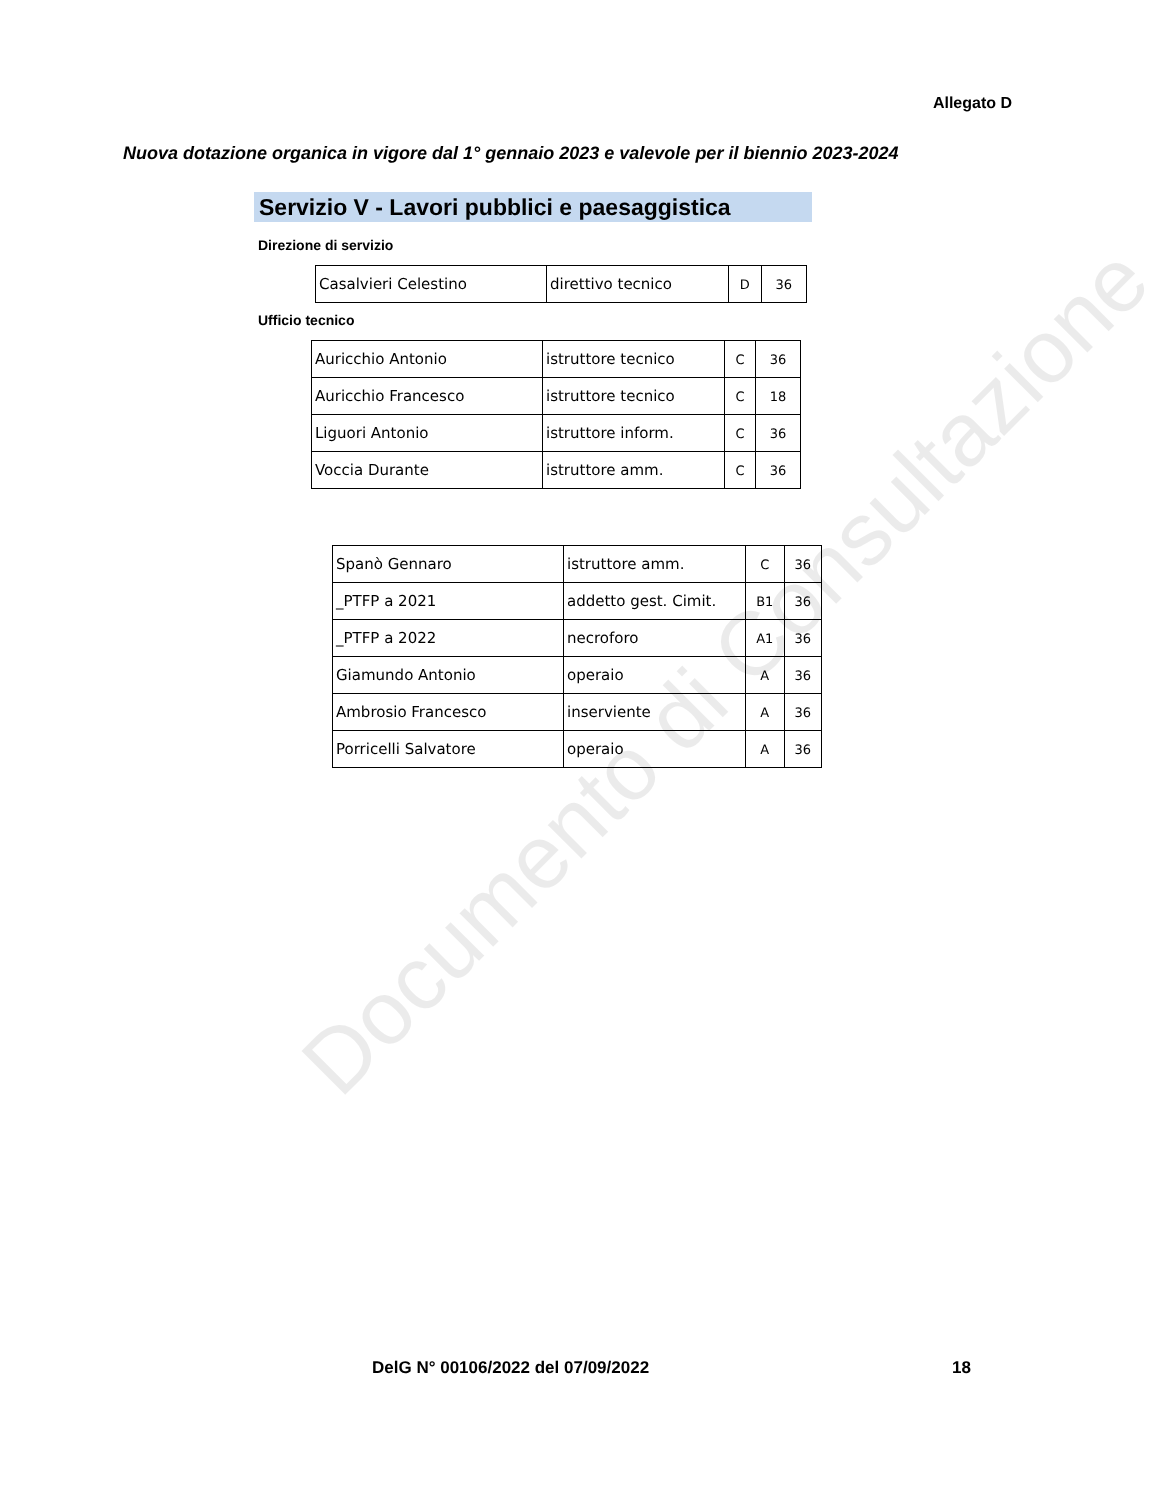Allegato D
Nuova dotazione organica in vigore dal 1° gennaio 2023 e valevole per il biennio 2023-2024
Servizio V - Lavori pubblici e paesaggistica
Direzione di servizio
| Casalvieri Celestino | direttivo tecnico | D | 36 |
Ufficio tecnico
| Auricchio Antonio | istruttore tecnico | C | 36 |
| Auricchio Francesco | istruttore tecnico | C | 18 |
| Liguori Antonio | istruttore inform. | C | 36 |
| Voccia Durante | istruttore amm. | C | 36 |
| Spanò Gennaro | istruttore amm. | C | 36 |
| _PTFP a 2021 | addetto gest. Cimit. | B1 | 36 |
| _PTFP a 2022 | necroforo | A1 | 36 |
| Giamundo Antonio | operaio | A | 36 |
| Ambrosio Francesco | inserviente | A | 36 |
| Porricelli Salvatore | operaio | A | 36 |
Documento di Consultazione
DelG N° 00106/2022 del 07/09/2022
18